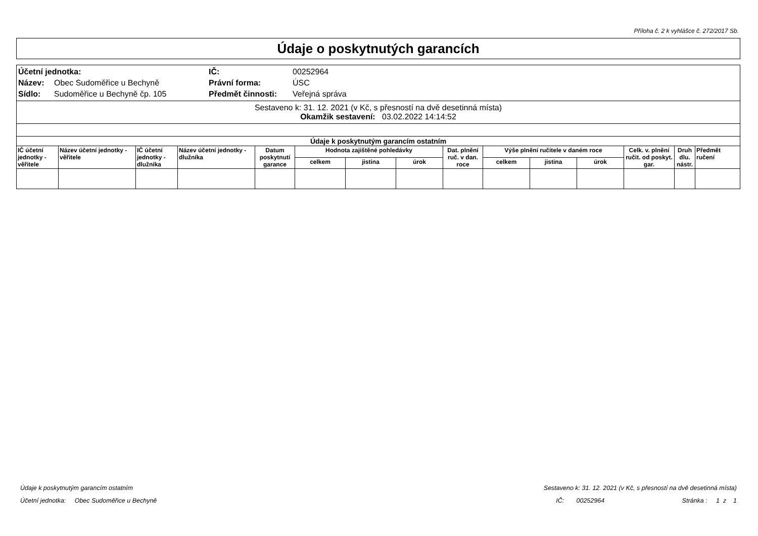Příloha č. 2 k vyhlášce č. 272/2017 Sb.
Údaje o poskytnutých garancích
| Účetní jednotka: | | IČ: | 00252964 |
| Název: | Obec Sudoměřice u Bechyně | Právní forma: | ÚSC |
| Sídlo: | Sudoměřice u Bechyně čp. 105 | Předmět činnosti: | Veřejná správa |
Sestaveno k: 31. 12. 2021 (v Kč, s přesností na dvě desetinná místa)
Okamžik sestavení: 03.02.2022 14:14:52
| Údaje k poskytnutým garancím ostatním | | | | | | | | | | | | | | |
| --- | --- | --- | --- | --- | --- | --- | --- | --- | --- | --- | --- | --- | --- | --- |
| IČ účetní jednotky -věřitele | Název účetní jednotky - věřitele | IČ účetní jednotky -dlužníka | Název účetní jednotky - dlužníka | Datum poskytnutí garance | Hodnota zajištěné pohledávky | | | Dat. plnění ruč. v dan. roce | Výše plnění ručitele v daném roce | | | Celk. v. plnění ručit. od poskyt. gar. | Druh dlu. nástr. | Předmět ručení |
| | | | | | celkem | jistina | úrok | | celkem | jistina | úrok | | | |
Údaje k poskytnutým garancím ostatním Sestaveno k: 31. 12. 2021 (v Kč, s přesností na dvě desetinná místa)
Účetní jednotka: Obec Sudoměřice u Bechyně IČ: 00252964 Stránka : 1 z 1